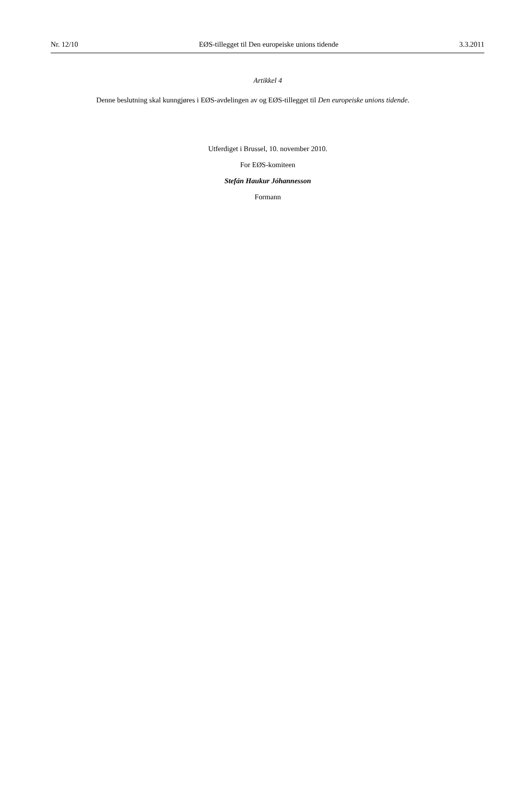Nr. 12/10 EØS-tillegget til Den europeiske unions tidende 3.3.2011
Artikkel 4
Denne beslutning skal kunngjøres i EØS-avdelingen av og EØS-tillegget til Den europeiske unions tidende.
Utferdiget i Brussel, 10. november 2010.
For EØS-komiteen
Stefán Haukur Jóhannesson
Formann